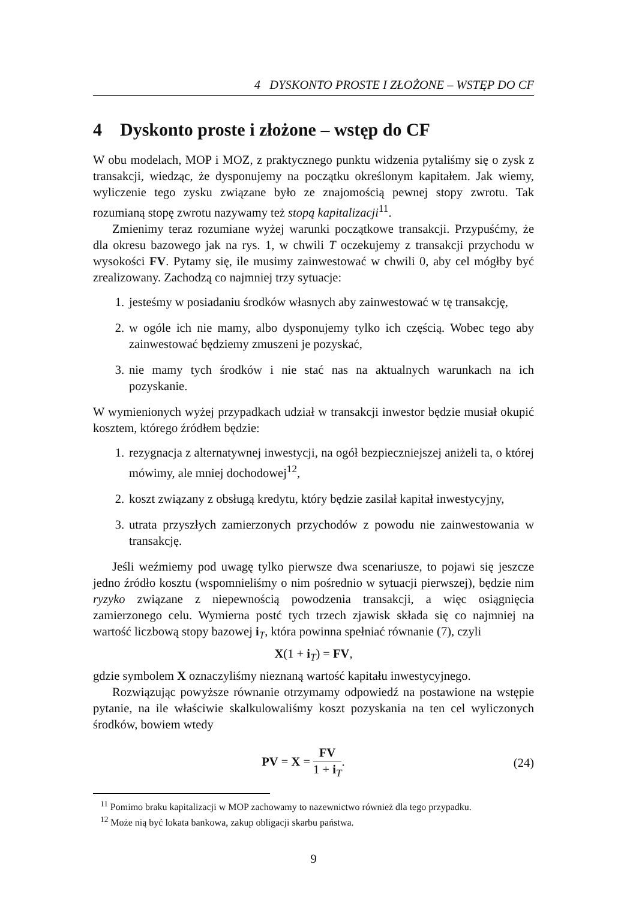4 DYSKONTO PROSTE I ZŁOŻONE – WSTĘP DO CF
4 Dyskonto proste i złożone – wstęp do CF
W obu modelach, MOP i MOZ, z praktycznego punktu widzenia pytaliśmy się o zysk z transakcji, wiedząc, że dysponujemy na początku określonym kapitałem. Jak wiemy, wyliczenie tego zysku związane było ze znajomością pewnej stopy zwrotu. Tak rozumianą stopę zwrotu nazywamy też stopą kapitalizacji<sup>11</sup>.
Zmienimy teraz rozumiane wyżej warunki początkowe transakcji. Przypuśćmy, że dla okresu bazowego jak na rys. 1, w chwili T oczekujemy z transakcji przychodu w wysokości FV. Pytamy się, ile musimy zainwestować w chwili 0, aby cel mógłby być zrealizowany. Zachodzą co najmniej trzy sytuacje:
1. jesteśmy w posiadaniu środków własnych aby zainwestować w tę transakcję,
2. w ogóle ich nie mamy, albo dysponujemy tylko ich częścią. Wobec tego aby zainwestować będziemy zmuszeni je pozyskać,
3. nie mamy tych środków i nie stać nas na aktualnych warunkach na ich pozyskanie.
W wymienionych wyżej przypadkach udział w transakcji inwestor będzie musiał okupić kosztem, którego źródłem będzie:
1. rezygnacja z alternatywnej inwestycji, na ogół bezpieczniejszej aniżeli ta, o której mówimy, ale mniej dochodowej<sup>12</sup>,
2. koszt związany z obsługą kredytu, który będzie zasilał kapitał inwestycyjny,
3. utrata przyszłych zamierzonych przychodów z powodu nie zainwestowania w transakcję.
Jeśli weźmiemy pod uwagę tylko pierwsze dwa scenariusze, to pojawi się jeszcze jedno źródło kosztu (wspomnieliśmy o nim pośrednio w sytuacji pierwszej), będzie nim ryzyko związane z niepewnością powodzenia transakcji, a więc osiągnięcia zamierzonego celu. Wymierna postć tych trzech zjawisk składa się co najmniej na wartość liczbową stopy bazowej i<sub>T</sub>, która powinna spełniać równanie (7), czyli
X(1 + i<sub>T</sub>) = FV,
gdzie symbolem X oznaczyliśmy nieznaną wartość kapitału inwestycyjnego.
Rozwiązując powyższe równanie otrzymamy odpowiedź na postawione na wstępie pytanie, na ile właściwie skalkulowaliśmy koszt pozyskania na ten cel wyliczonych środków, bowiem wtedy
PV = X = FV 1 + i<sub>T</sub>. (24)
<sup>11</sup> Pomimo braku kapitalizacji w MOP zachowamy to nazewnictwo również dla tego przypadku.
<sup>12</sup> Może nią być lokata bankowa, zakup obligacji skarbu państwa.
9